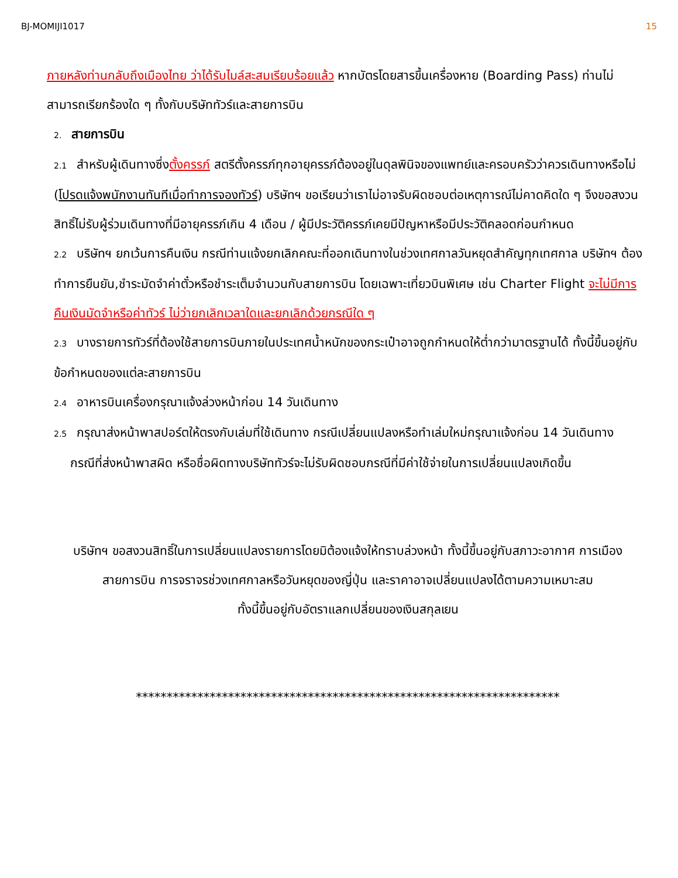BJ-MOMIJI1017 15
ภายหลังท่านกลับถึงเมืองไทย ว่าได้รับไมล์สะสมเรียบร้อยแล้ว หากบัตรโดยสารขึ้นเครื่องหาย (Boarding Pass) ท่านไม่สามารถเรียกร้องใด ๆ ทั้งกับบริษัททัวร์และสายการบิน
2. สายการบิน
2.1 สำหรับผู้เดินทางซึ่งตั้งครรภ์ สตรีตั้งครรภ์ทุกอายุครรภ์ต้องอยู่ในดุลพินิจของแพทย์และครอบครัวว่าควรเดินทางหรือไม่ (โปรดแจ้งพนักงานทันทีเมื่อทำการจองทัวร์) บริษัทฯ ขอเรียนว่าเราไม่อาจรับผิดชอบต่อเหตุการณ์ไม่คาดคิดใด ๆ จึงขอสงวนสิทธิ์ไม่รับผู้ร่วมเดินทางที่มีอายุครรภ์เกิน 4 เดือน / ผู้มีประวัติครรภ์เคยมีปัญหาหรือมีประวัติคลอดก่อนกำหนด
2.2 บริษัทฯ ยกเว้นการคืนเงิน กรณีท่านแจ้งยกเลิกคณะที่ออกเดินทางในช่วงเทศกาลวันหยุดสำคัญทุกเทศกาล บริษัทฯ ต้องทำการยืนยัน,ชำระมัดจำค่าตั๋วหรือชำระเต็มจำนวนกับสายการบิน โดยเฉพาะเที่ยวบินพิเศษ เช่น Charter Flight จะไม่มีการคืนเงินมัดจำหรือค่าทัวร์ ไม่ว่ายกเลิกเวลาใดและยกเลิกด้วยกรณีใด ๆ
2.3 บางรายการทัวร์ที่ต้องใช้สายการบินภายในประเทศน้ำหนักของกระเป๋าอาจถูกกำหนดให้ต่ำกว่ามาตรฐานได้ ทั้งนี้ขึ้นอยู่กับข้อกำหนดของแต่ละสายการบิน
2.4 อาหารบินเครื่องกรุณาแจ้งล่วงหน้าก่อน 14 วันเดินทาง
2.5 กรุณาส่งหน้าพาสปอร์ตให้ตรงกับเล่มที่ใช้เดินทาง กรณีเปลี่ยนแปลงหรือทำเล่มใหม่กรุณาแจ้งก่อน 14 วันเดินทาง
กรณีที่ส่งหน้าพาสผิด หรือชื่อผิดทางบริษัททัวร์จะไม่รับผิดชอบกรณีที่มีค่าใช้จ่ายในการเปลี่ยนแปลงเกิดขึ้น
บริษัทฯ ขอสงวนสิทธิ์ในการเปลี่ยนแปลงรายการโดยมิต้องแจ้งให้ทราบล่วงหน้า ทั้งนี้ขึ้นอยู่กับสภาวะอากาศ การเมือง
สายการบิน การจราจรช่วงเทศกาลหรือวันหยุดของญี่ปุ่น และราคาอาจเปลี่ยนแปลงได้ตามความเหมาะสม
ทั้งนี้ขึ้นอยู่กับอัตราแลกเปลี่ยนของเงินสกุลเยน
*********************************************************************